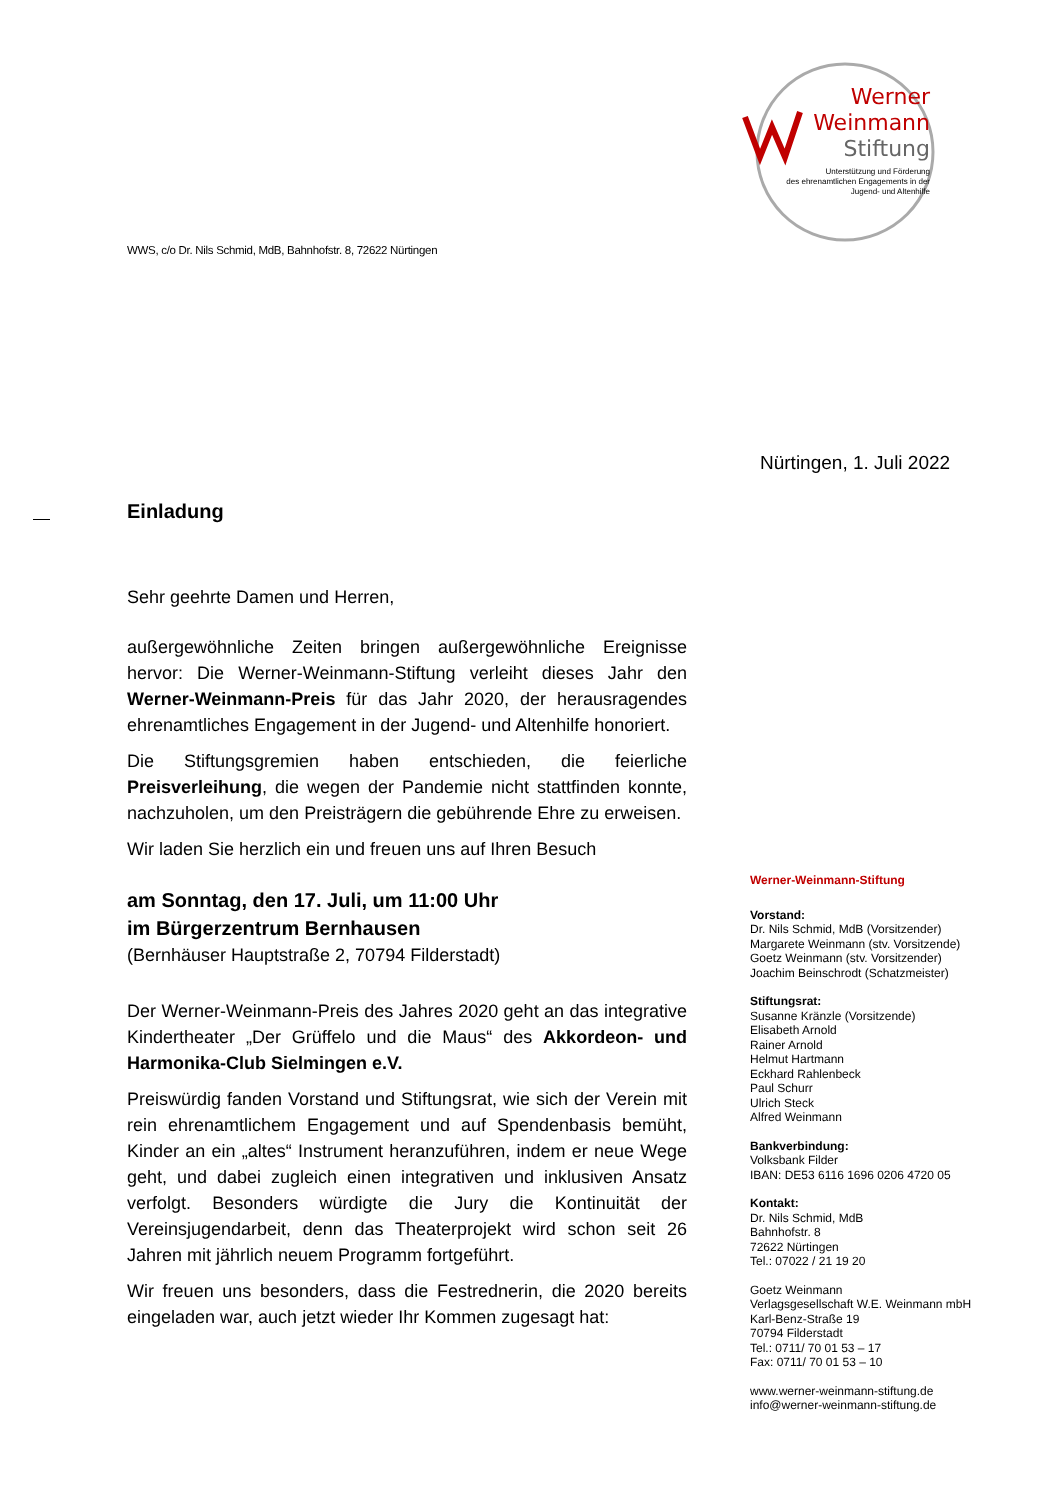Werner
Weinmann
Stiftung
Unterstützung und Förderung
des ehrenamtlichen Engagements in der
Jugend- und Altenhilfe
WWS, c/o Dr. Nils Schmid, MdB, Bahnhofstr. 8, 72622 Nürtingen
Nürtingen, 1. Juli 2022
Einladung
Sehr geehrte Damen und Herren,
außergewöhnliche Zeiten bringen außergewöhnliche Ereignisse hervor: Die Werner-Weinmann-Stiftung verleiht dieses Jahr den Werner-Weinmann-Preis für das Jahr 2020, der herausragendes ehrenamtliches Engagement in der Jugend- und Altenhilfe honoriert.
Die Stiftungsgremien haben entschieden, die feierliche Preisverleihung, die wegen der Pandemie nicht stattfinden konnte, nachzuholen, um den Preisträgern die gebührende Ehre zu erweisen.
Wir laden Sie herzlich ein und freuen uns auf Ihren Besuch
am Sonntag, den 17. Juli, um 11:00 Uhr
im Bürgerzentrum Bernhausen
(Bernhäuser Hauptstraße 2, 70794 Filderstadt)
Der Werner-Weinmann-Preis des Jahres 2020 geht an das integrative Kindertheater „Der Grüffelo und die Maus“ des Akkordeon- und Harmonika-Club Sielmingen e.V.
Preiswürdig fanden Vorstand und Stiftungsrat, wie sich der Verein mit rein ehrenamtlichem Engagement und auf Spendenbasis bemüht, Kinder an ein „altes“ Instrument heranzuführen, indem er neue Wege geht, und dabei zugleich einen integrativen und inklusiven Ansatz verfolgt. Besonders würdigte die Jury die Kontinuität der Vereinsjugendarbeit, denn das Theaterprojekt wird schon seit 26 Jahren mit jährlich neuem Programm fortgeführt.
Wir freuen uns besonders, dass die Festrednerin, die 2020 bereits eingeladen war, auch jetzt wieder Ihr Kommen zugesagt hat:
Werner-Weinmann-Stiftung
Vorstand:
Dr. Nils Schmid, MdB (Vorsitzender)
Margarete Weinmann (stv. Vorsitzende)
Goetz Weinmann (stv. Vorsitzender)
Joachim Beinschrodt (Schatzmeister)
Stiftungsrat:
Susanne Kränzle (Vorsitzende)
Elisabeth Arnold
Rainer Arnold
Helmut Hartmann
Eckhard Rahlenbeck
Paul Schurr
Ulrich Steck
Alfred Weinmann
Bankverbindung:
Volksbank Filder
IBAN: DE53 6116 1696 0206 4720 05
Kontakt:
Dr. Nils Schmid, MdB
Bahnhofstr. 8
72622 Nürtingen
Tel.: 07022 / 21 19 20
Goetz Weinmann
Verlagsgesellschaft W.E. Weinmann mbH
Karl-Benz-Straße 19
70794 Filderstadt
Tel.: 0711/ 70 01 53 – 17
Fax: 0711/ 70 01 53 – 10
www.werner-weinmann-stiftung.de
info@werner-weinmann-stiftung.de